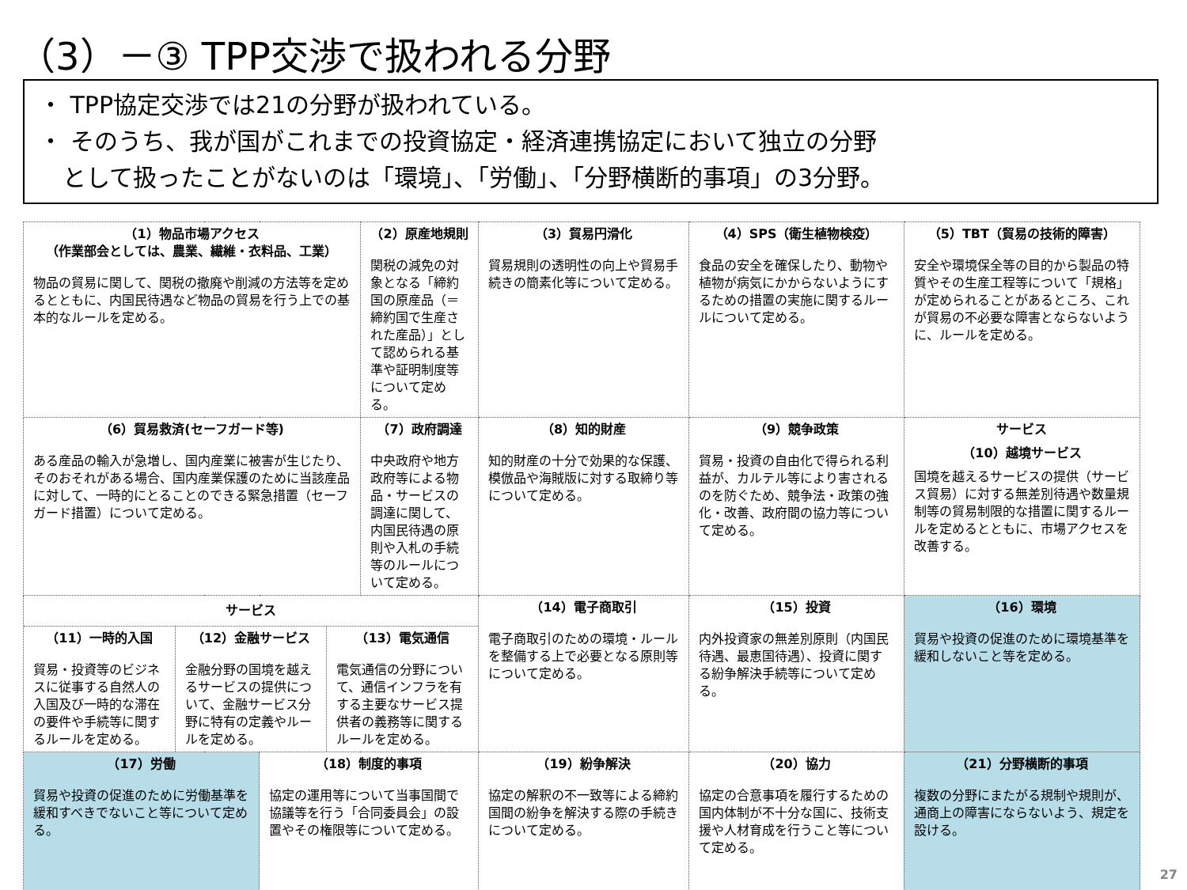（3）－③ TPP交渉で扱われる分野
・ TPP協定交渉では21の分野が扱われている。
・ そのうち、我が国がこれまでの投資協定・経済連携協定において独立の分野
　として扱ったことがないのは「環境」、「労働」、「分野横断的事項」の3分野。
| （1）物品市場アクセス （作業部会としては、農業、繊維・衣料品、工業） 物品の貿易に関して、関税の撤廃や削減の方法等を定めるとともに、内国民待遇など物品の貿易を行う上での基本的なルールを定める。 | | | （2）原産地規則 関税の減免の対象となる「締約国の原産品（＝締約国で生産された産品）」として認められる基準や証明制度等について定める。 | （3）貿易円滑化 貿易規則の透明性の向上や貿易手続きの簡素化等について定める。 | （4）SPS（衛生植物検疫） 食品の安全を確保したり、動物や植物が病気にかからないようにするための措置の実施に関するルールについて定める。 | （5）TBT（貿易の技術的障害） 安全や環境保全等の目的から製品の特質やその生産工程等について「規格」が定められることがあるところ、これが貿易の不必要な障害とならないように、ルールを定める。 |
| （6）貿易救済(セーフガード等) ある産品の輸入が急増し、国内産業に被害が生じたり、そのおそれがある場合、国内産業保護のために当該産品に対して、一時的にとることのできる緊急措置（セーフガード措置）について定める。 | | （7）政府調達 中央政府や地方政府等による物品・サービスの調達に関して、内国民待遇の原則や入札の手続等のルールについて定める。 | （8）知的財産 知的財産の十分で効果的な保護、模倣品や海賊版に対する取締り等について定める。 | （9）競争政策 貿易・投資の自由化で得られる利益が、カルテル等により害されるのを防ぐため、競争法・政策の強化・改善、政府間の協力等について定める。 | サービス （10）越境サービス 国境を越えるサービスの提供（サービス貿易）に対する無差別待遇や数量規制等の貿易制限的な措置に関するルールを定めるとともに、市場アクセスを改善する。 | |
| サービス / （11）一時的入国 貿易・投資等のビジネスに従事する自然人の入国及び一時的な滞在の要件や手続等に関するルールを定める。 / （12）金融サービス 金融分野の国境を越えるサービスの提供について、金融サービス分野に特有の定義やルールを定める。 / （13）電気通信 電気通信の分野について、通信インフラを有する主要なサービス提供者の義務等に関するルールを定める。 / | | | （14）電子商取引 電子商取引のための環境・ルールを整備する上で必要となる原則等について定める。 | （15）投資 内外投資家の無差別原則（内国民待遇、最恵国待遇）、投資に関する紛争解決手続等について定める。 | （16）環境 貿易や投資の促進のために環境基準を緩和しないこと等を定める。 | |
| （17）労働 貿易や投資の促進のために労働基準を緩和すべきでないこと等について定める。 | （18）制度的事項 協定の運用等について当事国間で協議等を行う「合同委員会」の設置やその権限等について定める。 | | （19）紛争解決 協定の解釈の不一致等による締約国間の紛争を解決する際の手続きについて定める。 | （20）協力 協定の合意事項を履行するための国内体制が不十分な国に、技術支援や人材育成を行うこと等について定める。 | （21）分野横断的事項 複数の分野にまたがる規制や規則が、通商上の障害にならないよう、規定を設ける。 | |
27